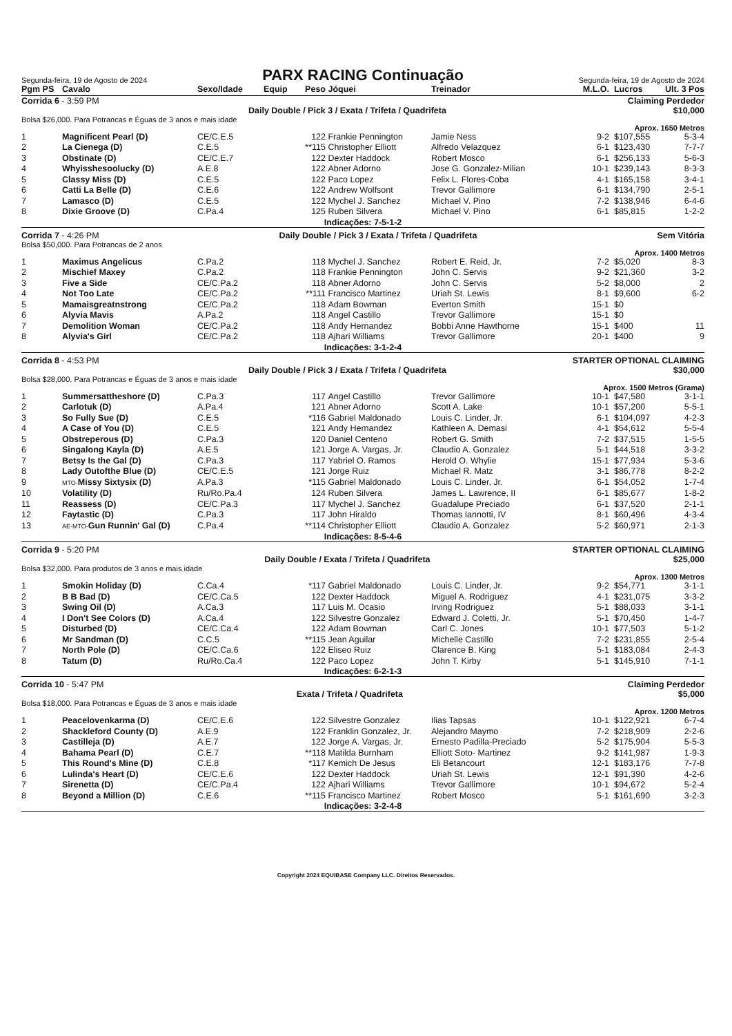Segunda-feira, 19 de Agosto de 2024
PARX RACING Continuação
Segunda-feira, 19 de Agosto de 2024
| Pgm PS | Cavalo | Sexo/Idade | Equip | Peso | Jóquei | Treinador | M.L.O. | Lucros | Ult. 3 Pos |
| --- | --- | --- | --- | --- | --- | --- | --- | --- | --- |
Corrida 6 - 3:59 PM Claiming Perdedor
Daily Double / Pick 3 / Exata / Trifeta / Quadrifeta $10,000
Bolsa $26,000. Para Potrancas e Éguas de 3 anos e mais idade
Aprox. 1650 Metros
| 1 | Magnificent Pearl (D) | CE/C.E.5 | | 122 | Frankie Pennington | Jamie Ness | 9-2 | $107,555 | 5-3-4 |
| 2 | La Cienega (D) | C.E.5 | | **115 | Christopher Elliott | Alfredo Velazquez | 6-1 | $123,430 | 7-7-7 |
| 3 | Obstinate (D) | CE/C.E.7 | | 122 | Dexter Haddock | Robert Mosco | 6-1 | $256,133 | 5-6-3 |
| 4 | Whyisshesoolucky (D) | A.E.8 | | 122 | Abner Adorno | Jose G. Gonzalez-Milian | 10-1 | $239,143 | 8-3-3 |
| 5 | Classy Miss (D) | C.E.5 | | 122 | Paco Lopez | Felix L. Flores-Coba | 4-1 | $165,158 | 3-4-1 |
| 6 | Catti La Belle (D) | C.E.6 | | 122 | Andrew Wolfsont | Trevor Gallimore | 6-1 | $134,790 | 2-5-1 |
| 7 | Lamasco (D) | C.E.5 | | 122 | Mychel J. Sanchez | Michael V. Pino | 7-2 | $138,946 | 6-4-6 |
| 8 | Dixie Groove (D) | C.Pa.4 | | 125 | Ruben Silvera | Michael V. Pino | 6-1 | $85,815 | 1-2-2 |
Indicações: 7-5-1-2
Corrida 7 - 4:26 PM Daily Double / Pick 3 / Exata / Trifeta / Quadrifeta Sem Vitória
Bolsa $50,000. Para Potrancas de 2 anos
Aprox. 1400 Metros
| 1 | Maximus Angelicus | C.Pa.2 | | 118 | Mychel J. Sanchez | Robert E. Reid, Jr. | 7-2 | $5,020 | 8-3 |
| 2 | Mischief Maxey | C.Pa.2 | | 118 | Frankie Pennington | John C. Servis | 9-2 | $21,360 | 3-2 |
| 3 | Five a Side | CE/C.Pa.2 | | 118 | Abner Adorno | John C. Servis | 5-2 | $8,000 | 2 |
| 4 | Not Too Late | CE/C.Pa.2 | | **111 | Francisco Martinez | Uriah St. Lewis | 8-1 | $9,600 | 6-2 |
| 5 | Mamaisgreatnstrong | CE/C.Pa.2 | | 118 | Adam Bowman | Everton Smith | 15-1 | $0 | |
| 6 | Alyvia Mavis | A.Pa.2 | | 118 | Angel Castillo | Trevor Gallimore | 15-1 | $0 | |
| 7 | Demolition Woman | CE/C.Pa.2 | | 118 | Andy Hernandez | Bobbi Anne Hawthorne | 15-1 | $400 | 11 |
| 8 | Alyvia's Girl | CE/C.Pa.2 | | 118 | Ajhari Williams | Trevor Gallimore | 20-1 | $400 | 9 |
Indicações: 3-1-2-4
Corrida 8 - 4:53 PM STARTER OPTIONAL CLAIMING
Daily Double / Pick 3 / Exata / Trifeta / Quadrifeta $30,000
Bolsa $28,000. Para Potrancas e Éguas de 3 anos e mais idade
Aprox. 1500 Metros (Grama)
| 1 | Summersattheshore (D) | C.Pa.3 | | 117 | Angel Castillo | Trevor Gallimore | 10-1 | $47,580 | 3-1-1 |
| 2 | Carlotuk (D) | A.Pa.4 | | 121 | Abner Adorno | Scott A. Lake | 10-1 | $57,200 | 5-5-1 |
| 3 | So Fully Sue (D) | C.E.5 | | *116 | Gabriel Maldonado | Louis C. Linder, Jr. | 6-1 | $104,097 | 4-2-3 |
| 4 | A Case of You (D) | C.E.5 | | 121 | Andy Hernandez | Kathleen A. Demasi | 4-1 | $54,612 | 5-5-4 |
| 5 | Obstreperous (D) | C.Pa.3 | | 120 | Daniel Centeno | Robert G. Smith | 7-2 | $37,515 | 1-5-5 |
| 6 | Singalong Kayla (D) | A.E.5 | | 121 | Jorge A. Vargas, Jr. | Claudio A. Gonzalez | 5-1 | $44,518 | 3-3-2 |
| 7 | Betsy Is the Gal (D) | C.Pa.3 | | 117 | Yabriel O. Ramos | Herold O. Whylie | 15-1 | $77,934 | 5-3-6 |
| 8 | Lady Outofthe Blue (D) | CE/C.E.5 | | 121 | Jorge Ruiz | Michael R. Matz | 3-1 | $86,778 | 8-2-2 |
| 9 | MTO- Missy Sixtysix (D) | A.Pa.3 | | *115 | Gabriel Maldonado | Louis C. Linder, Jr. | 6-1 | $54,052 | 1-7-4 |
| 10 | Volatility (D) | Ru/Ro.Pa.4 | | 124 | Ruben Silvera | James L. Lawrence, II | 6-1 | $85,677 | 1-8-2 |
| 11 | Reassess (D) | CE/C.Pa.3 | | 117 | Mychel J. Sanchez | Guadalupe Preciado | 6-1 | $37,520 | 2-1-1 |
| 12 | Faytastic (D) | C.Pa.3 | | 117 | John Hiraldo | Thomas Iannotti, IV | 8-1 | $60,496 | 4-3-4 |
| 13 | AE-MTO- Gun Runnin' Gal (D) | C.Pa.4 | | **114 | Christopher Elliott | Claudio A. Gonzalez | 5-2 | $60,971 | 2-1-3 |
Indicações: 8-5-4-6
Corrida 9 - 5:20 PM STARTER OPTIONAL CLAIMING
Daily Double / Exata / Trifeta / Quadrifeta $25,000
Bolsa $32,000. Para produtos de 3 anos e mais idade
Aprox. 1300 Metros
| 1 | Smokin Holiday (D) | C.Ca.4 | | *117 | Gabriel Maldonado | Louis C. Linder, Jr. | 9-2 | $54,771 | 3-1-1 |
| 2 | B B Bad (D) | CE/C.Ca.5 | | 122 | Dexter Haddock | Miguel A. Rodriguez | 4-1 | $231,075 | 3-3-2 |
| 3 | Swing Oil (D) | A.Ca.3 | | 117 | Luis M. Ocasio | Irving Rodriguez | 5-1 | $88,033 | 3-1-1 |
| 4 | I Don't See Colors (D) | A.Ca.4 | | 122 | Silvestre Gonzalez | Edward J. Coletti, Jr. | 5-1 | $70,450 | 1-4-7 |
| 5 | Disturbed (D) | CE/C.Ca.4 | | 122 | Adam Bowman | Carl C. Jones | 10-1 | $77,503 | 5-1-2 |
| 6 | Mr Sandman (D) | C.C.5 | | **115 | Jean Aguilar | Michelle Castillo | 7-2 | $231,855 | 2-5-4 |
| 7 | North Pole (D) | CE/C.Ca.6 | | 122 | Eliseo Ruiz | Clarence B. King | 5-1 | $183,084 | 2-4-3 |
| 8 | Tatum (D) | Ru/Ro.Ca.4 | | 122 | Paco Lopez | John T. Kirby | 5-1 | $145,910 | 7-1-1 |
Indicações: 6-2-1-3
Corrida 10 - 5:47 PM Claiming Perdedor
Exata / Trifeta / Quadrifeta $5,000
Bolsa $18,000. Para Potrancas e Éguas de 3 anos e mais idade
Aprox. 1200 Metros
| 1 | Peacelovenkarma (D) | CE/C.E.6 | | 122 | Silvestre Gonzalez | Ilias Tapsas | 10-1 | $122,921 | 6-7-4 |
| 2 | Shackleford County (D) | A.E.9 | | 122 | Franklin Gonzalez, Jr. | Alejandro Maymo | 7-2 | $218,909 | 2-2-6 |
| 3 | Castilleja (D) | A.E.7 | | 122 | Jorge A. Vargas, Jr. | Ernesto Padilla-Preciado | 5-2 | $175,904 | 5-5-3 |
| 4 | Bahama Pearl (D) | C.E.7 | | **118 | Matilda Burnham | Elliott Soto- Martinez | 9-2 | $141,987 | 1-9-3 |
| 5 | This Round's Mine (D) | C.E.8 | | *117 | Kemich De Jesus | Eli Betancourt | 12-1 | $183,176 | 7-7-8 |
| 6 | Lulinda's Heart (D) | CE/C.E.6 | | 122 | Dexter Haddock | Uriah St. Lewis | 12-1 | $91,390 | 4-2-6 |
| 7 | Sirenetta (D) | CE/C.Pa.4 | | 122 | Ajhari Williams | Trevor Gallimore | 10-1 | $94,672 | 5-2-4 |
| 8 | Beyond a Million (D) | C.E.6 | | **115 | Francisco Martinez | Robert Mosco | 5-1 | $161,690 | 3-2-3 |
Indicações: 3-2-4-8
Copyright 2024 EQUIBASE Company LLC. Direitos Reservados.